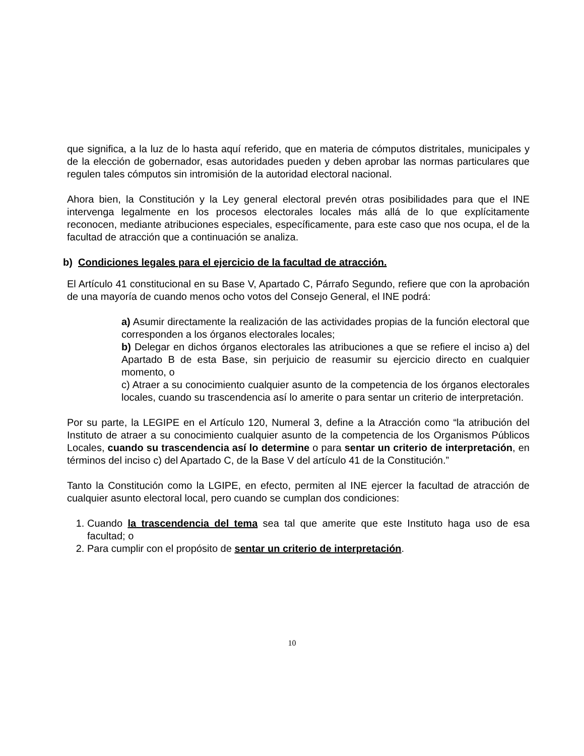que significa, a la luz de lo hasta aquí referido, que en materia de cómputos distritales, municipales y de la elección de gobernador, esas autoridades pueden y deben aprobar las normas particulares que regulen tales cómputos sin intromisión de la autoridad electoral nacional.
Ahora bien, la Constitución y la Ley general electoral prevén otras posibilidades para que el INE intervenga legalmente en los procesos electorales locales más allá de lo que explícitamente reconocen, mediante atribuciones especiales, específicamente, para este caso que nos ocupa, el de la facultad de atracción que a continuación se analiza.
b) Condiciones legales para el ejercicio de la facultad de atracción.
El Artículo 41 constitucional en su Base V, Apartado C, Párrafo Segundo, refiere que con la aprobación de una mayoría de cuando menos ocho votos del Consejo General, el INE podrá:
a) Asumir directamente la realización de las actividades propias de la función electoral que corresponden a los órganos electorales locales;
b) Delegar en dichos órganos electorales las atribuciones a que se refiere el inciso a) del Apartado B de esta Base, sin perjuicio de reasumir su ejercicio directo en cualquier momento, o
c) Atraer a su conocimiento cualquier asunto de la competencia de los órganos electorales locales, cuando su trascendencia así lo amerite o para sentar un criterio de interpretación.
Por su parte, la LEGIPE en el Artículo 120, Numeral 3, define a la Atracción como “la atribución del Instituto de atraer a su conocimiento cualquier asunto de la competencia de los Organismos Públicos Locales, cuando su trascendencia así lo determine o para sentar un criterio de interpretación, en términos del inciso c) del Apartado C, de la Base V del artículo 41 de la Constitución.”
Tanto la Constitución como la LGIPE, en efecto, permiten al INE ejercer la facultad de atracción de cualquier asunto electoral local, pero cuando se cumplan dos condiciones:
1. Cuando la trascendencia del tema sea tal que amerite que este Instituto haga uso de esa facultad; o
2. Para cumplir con el propósito de sentar un criterio de interpretación.
10